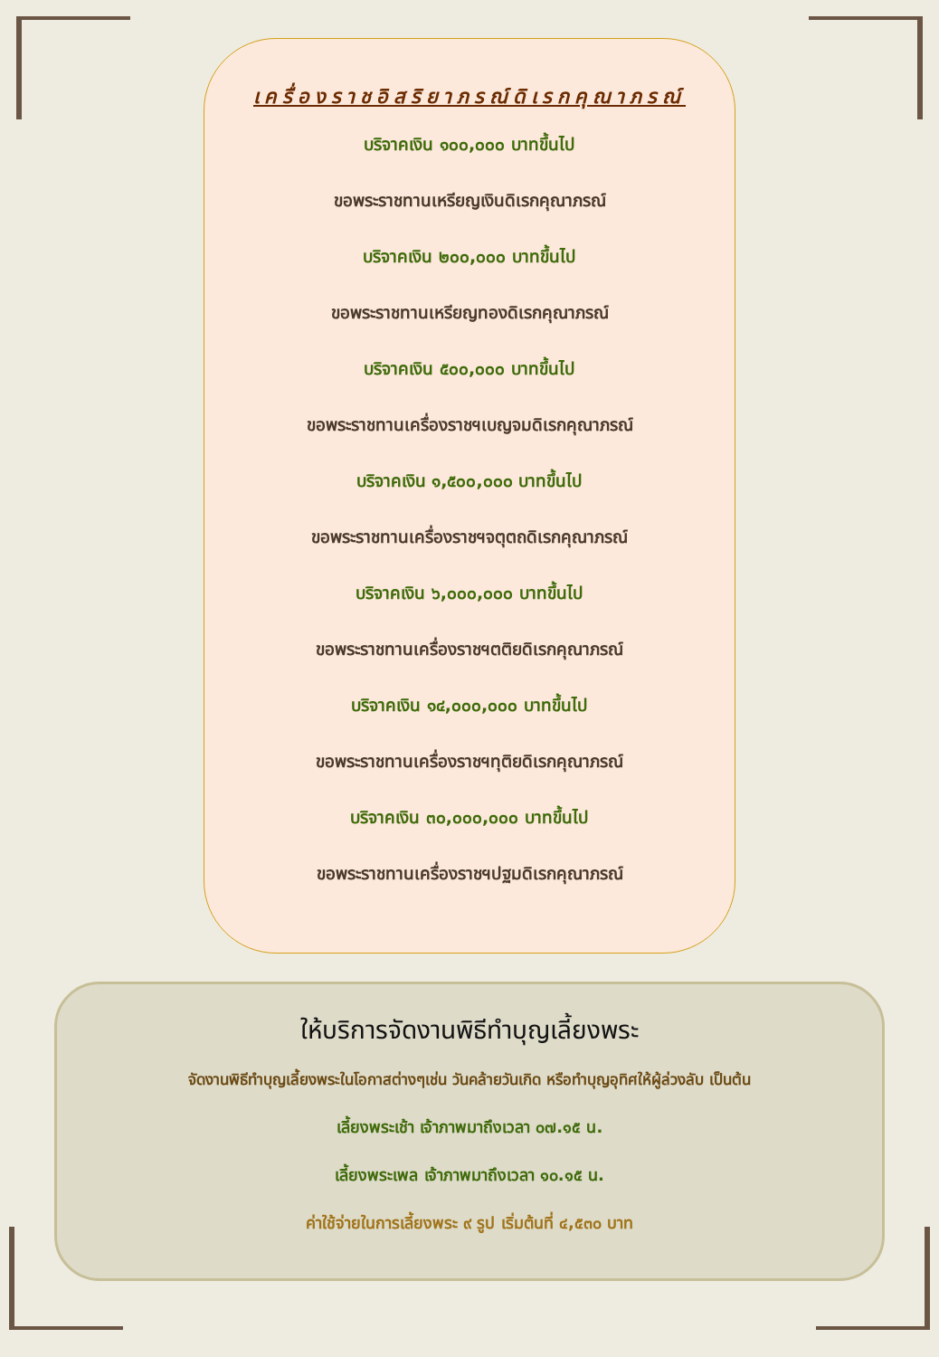เครื่องราชอิสริยาภรณ์ดิเรกคุณาภรณ์
บริจาคเงิน ๑๐๐,๐๐๐ บาทขึ้นไป
ขอพระราชทานเหรียญเงินดิเรกคุณาภรณ์
บริจาคเงิน ๒๐๐,๐๐๐ บาทขึ้นไป
ขอพระราชทานเหรียญทองดิเรกคุณาภรณ์
บริจาคเงิน ๕๐๐,๐๐๐ บาทขึ้นไป
ขอพระราชทานเครื่องราชฯเบญจมดิเรกคุณาภรณ์
บริจาคเงิน ๑,๕๐๐,๐๐๐ บาทขึ้นไป
ขอพระราชทานเครื่องราชฯจตุตถดิเรกคุณาภรณ์
บริจาคเงิน ๖,๐๐๐,๐๐๐ บาทขึ้นไป
ขอพระราชทานเครื่องราชฯตติยดิเรกคุณาภรณ์
บริจาคเงิน ๑๔,๐๐๐,๐๐๐ บาทขึ้นไป
ขอพระราชทานเครื่องราชฯทุติยดิเรกคุณาภรณ์
บริจาคเงิน ๓๐,๐๐๐,๐๐๐ บาทขึ้นไป
ขอพระราชทานเครื่องราชฯปฐมดิเรกคุณาภรณ์
ให้บริการจัดงานพิธีทำบุญเลี้ยงพระ
จัดงานพิธีทำบุญเลี้ยงพระในโอกาสต่างๆเช่น วันคล้ายวันเกิด หรือทำบุญอุทิศให้ผู้ล่วงลับ เป็นต้น
เลี้ยงพระเช้า เจ้าภาพมาถึงเวลา ๐๗.๑๕ น.
เลี้ยงพระเพล เจ้าภาพมาถึงเวลา ๑๐.๑๕ น.
ค่าใช้จ่ายในการเลี้ยงพระ ๙ รูป เริ่มต้นที่ ๔,๕๓๐ บาท